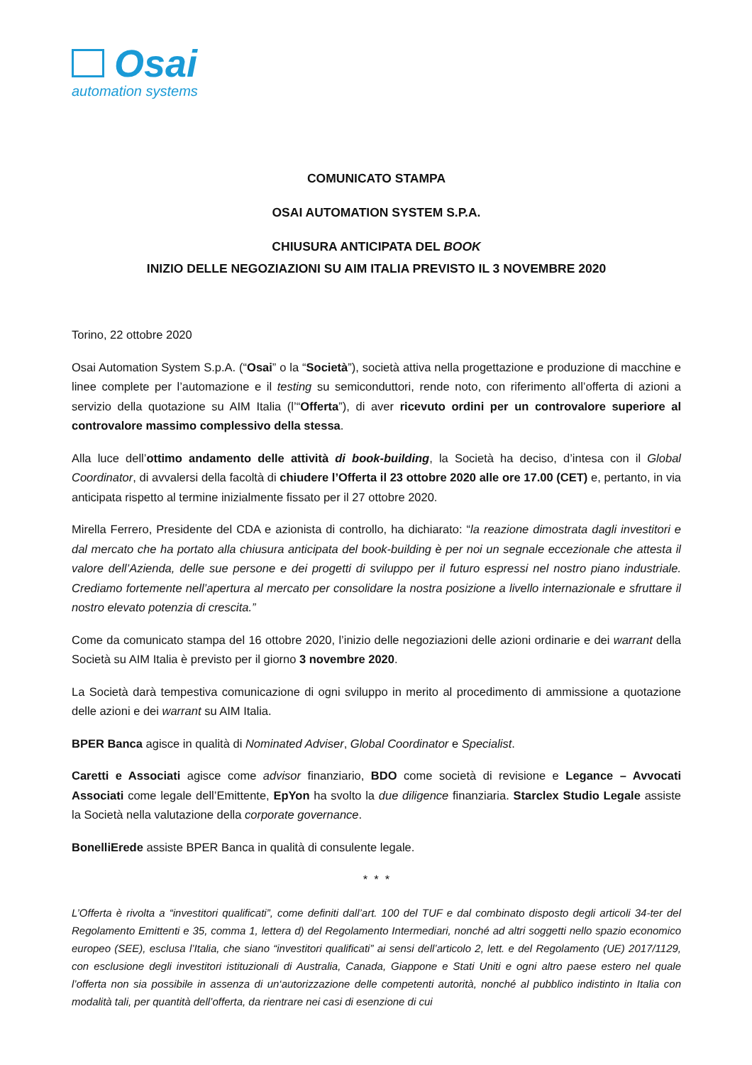Osai
automation systems
COMUNICATO STAMPA
OSAI AUTOMATION SYSTEM S.P.A.
CHIUSURA ANTICIPATA DEL BOOK
INIZIO DELLE NEGOZIAZIONI SU AIM ITALIA PREVISTO IL 3 NOVEMBRE 2020
Torino, 22 ottobre 2020
Osai Automation System S.p.A. (“Osai” o la “Società”), società attiva nella progettazione e produzione di macchine e linee complete per l’automazione e il testing su semiconduttori, rende noto, con riferimento all’offerta di azioni a servizio della quotazione su AIM Italia (l’“Offerta”), di aver ricevuto ordini per un controvalore superiore al controvalore massimo complessivo della stessa.
Alla luce dell’ottimo andamento delle attività di book-building, la Società ha deciso, d’intesa con il Global Coordinator, di avvalersi della facoltà di chiudere l’Offerta il 23 ottobre 2020 alle ore 17.00 (CET) e, pertanto, in via anticipata rispetto al termine inizialmente fissato per il 27 ottobre 2020.
Mirella Ferrero, Presidente del CDA e azionista di controllo, ha dichiarato: “la reazione dimostrata dagli investitori e dal mercato che ha portato alla chiusura anticipata del book-building è per noi un segnale eccezionale che attesta il valore dell’Azienda, delle sue persone e dei progetti di sviluppo per il futuro espressi nel nostro piano industriale. Crediamo fortemente nell’apertura al mercato per consolidare la nostra posizione a livello internazionale e sfruttare il nostro elevato potenzia di crescita.”
Come da comunicato stampa del 16 ottobre 2020, l’inizio delle negoziazioni delle azioni ordinarie e dei warrant della Società su AIM Italia è previsto per il giorno 3 novembre 2020.
La Società darà tempestiva comunicazione di ogni sviluppo in merito al procedimento di ammissione a quotazione delle azioni e dei warrant su AIM Italia.
BPER Banca agisce in qualità di Nominated Adviser, Global Coordinator e Specialist.
Caretti e Associati agisce come advisor finanziario, BDO come società di revisione e Legance – Avvocati Associati come legale dell’Emittente, EpYon ha svolto la due diligence finanziaria. Starclex Studio Legale assiste la Società nella valutazione della corporate governance.
BonelliErede assiste BPER Banca in qualità di consulente legale.
* * *
L’Offerta è rivolta a “investitori qualificati”, come definiti dall’art. 100 del TUF e dal combinato disposto degli articoli 34-ter del Regolamento Emittenti e 35, comma 1, lettera d) del Regolamento Intermediari, nonché ad altri soggetti nello spazio economico europeo (SEE), esclusa l’Italia, che siano “investitori qualificati” ai sensi dell’articolo 2, lett. e del Regolamento (UE) 2017/1129, con esclusione degli investitori istituzionali di Australia, Canada, Giappone e Stati Uniti e ogni altro paese estero nel quale l’offerta non sia possibile in assenza di un‘autorizzazione delle competenti autorità, nonché al pubblico indistinto in Italia con modalità tali, per quantità dell’offerta, da rientrare nei casi di esenzione di cui